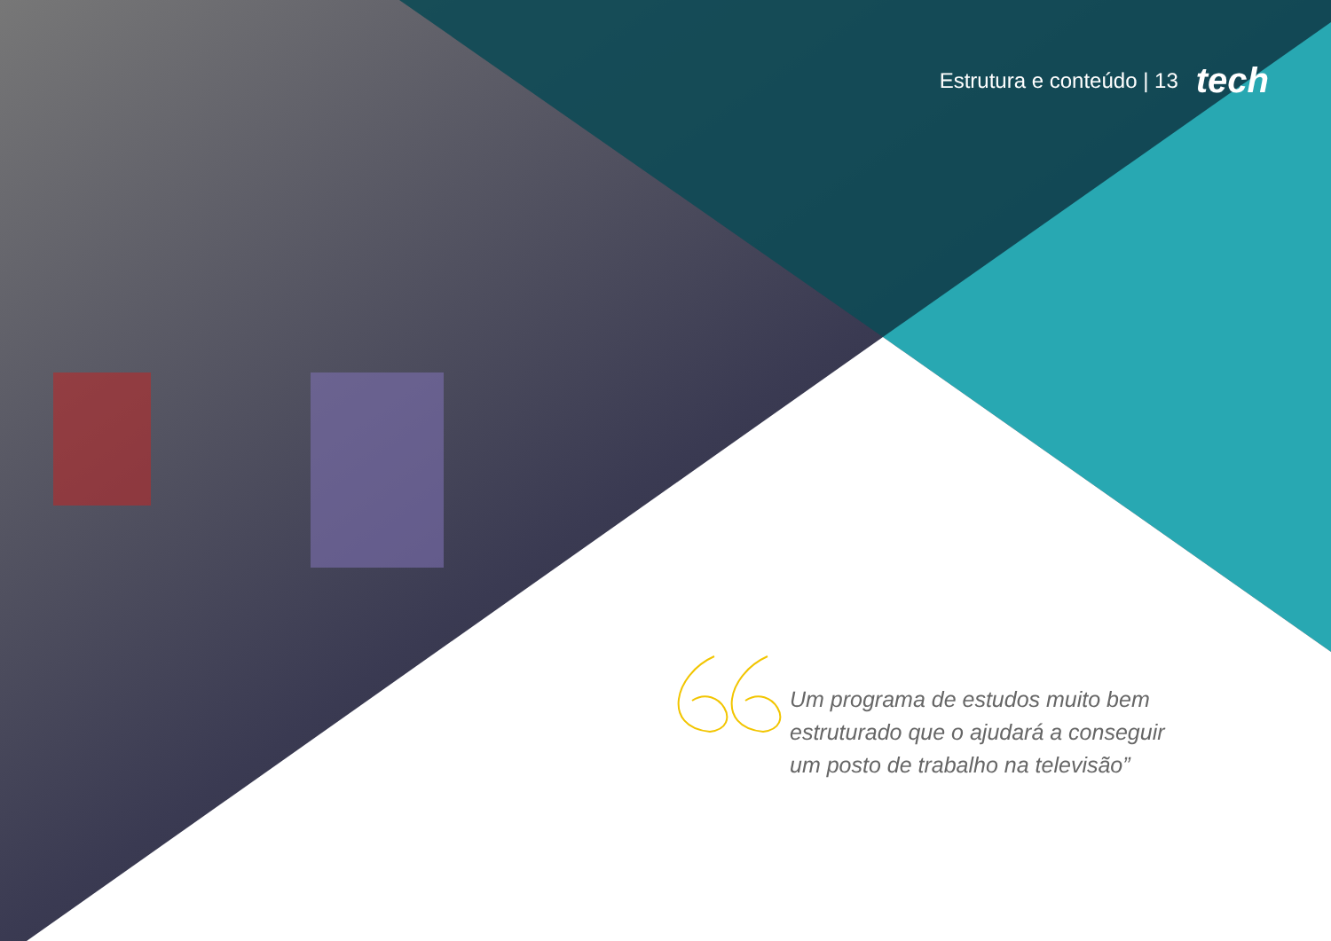Estrutura e conteúdo | 13 tech
Um programa de estudos muito bem estruturado que o ajudará a conseguir um posto de trabalho na televisão”